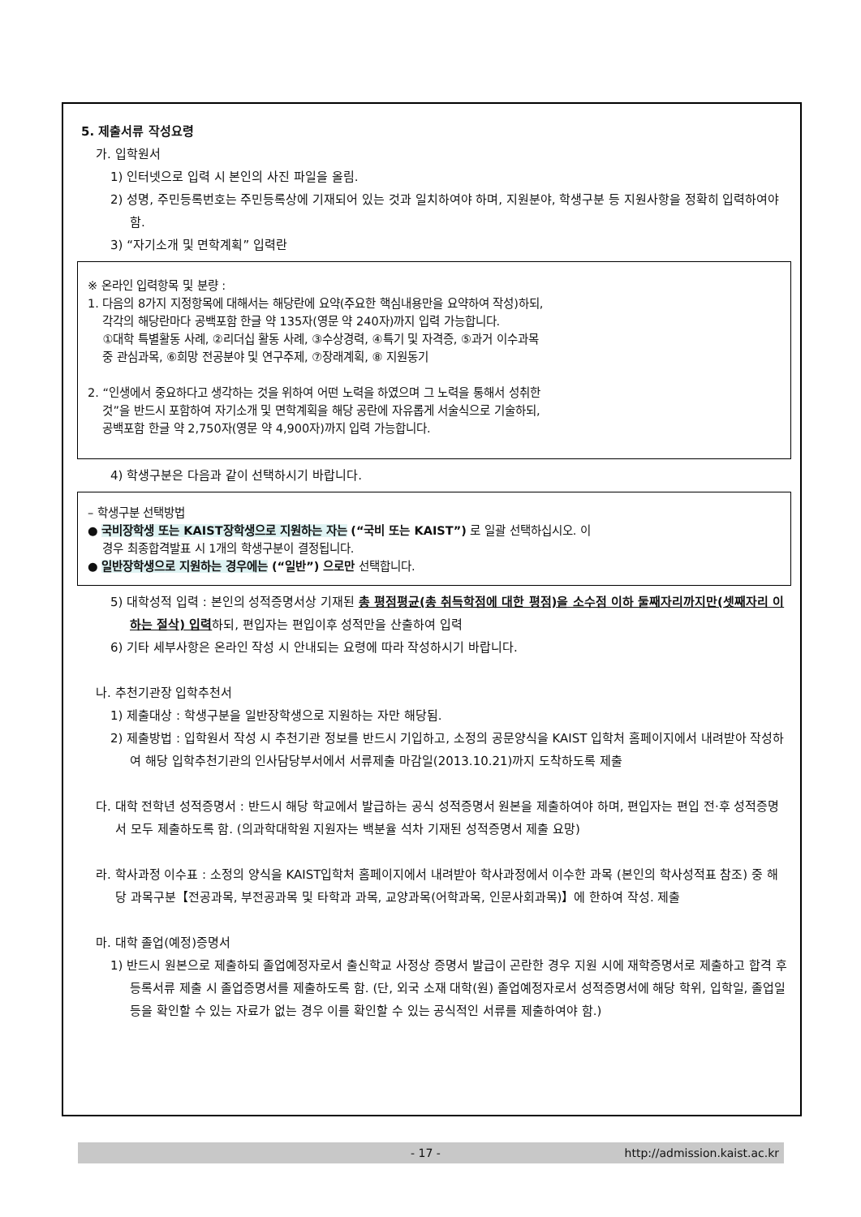5. 제출서류 작성요령
가. 입학원서
1) 인터넷으로 입력 시 본인의 사진 파일을 올림.
2) 성명, 주민등록번호는 주민등록상에 기재되어 있는 것과 일치하여야 하며, 지원분야, 학생구분 등 지원사항을 정확히 입력하여야 함.
3) “자기소개 및 면학계획” 입력란
※ 온라인 입력항목 및 분량 :
1. 다음의 8가지 지정항목에 대해서는 해당란에 요약(주요한 핵심내용만을 요약하여 작성)하되,
각각의 해당란마다 공백포함 한글 약 135자(영문 약 240자)까지 입력 가능합니다.
①대학 특별활동 사례, ②리더십 활동 사례, ③수상경력, ④특기 및 자격증, ⑤과거 이수과목
중 관심과목, ⑥희망 전공분야 및 연구주제, ⑦장래계획, ⑧ 지원동기
2. “인생에서 중요하다고 생각하는 것을 위하여 어떤 노력을 하였으며 그 노력을 통해서 성취한
것”을 반드시 포함하여 자기소개 및 면학계획을 해당 공란에 자유롭게 서술식으로 기술하되,
공백포함 한글 약 2,750자(영문 약 4,900자)까지 입력 가능합니다.
4) 학생구분은 다음과 같이 선택하시기 바랍니다.
– 학생구분 선택방법
● 국비장학생 또는 KAIST장학생으로 지원하는 자는 (“국비 또는 KAIST”) 로 일괄 선택하십시오. 이
경우 최종합격발표 시 1개의 학생구분이 결정됩니다.
● 일반장학생으로 지원하는 경우에는 (“일반”) 으로만 선택합니다.
5) 대학성적 입력 : 본인의 성적증명서상 기재된 총 평점평균(총 취득학점에 대한 평점)을 소수점 이하 둘째자리까지만(셋째자리 이하는 절삭) 입력하되, 편입자는 편입이후 성적만을 산출하여 입력
6) 기타 세부사항은 온라인 작성 시 안내되는 요령에 따라 작성하시기 바랍니다.
나. 추천기관장 입학추천서
1) 제출대상 : 학생구분을 일반장학생으로 지원하는 자만 해당됨.
2) 제출방법 : 입학원서 작성 시 추천기관 정보를 반드시 기입하고, 소정의 공문양식을 KAIST 입학처 홈페이지에서 내려받아 작성하여 해당 입학추천기관의 인사담당부서에서 서류제출 마감일(2013.10.21)까지 도착하도록 제출
다. 대학 전학년 성적증명서 : 반드시 해당 학교에서 발급하는 공식 성적증명서 원본을 제출하여야 하며, 편입자는 편입 전·후 성적증명서 모두 제출하도록 함. (의과학대학원 지원자는 백분율 석차 기재된 성적증명서 제출 요망)
라. 학사과정 이수표 : 소정의 양식을 KAIST입학처 홈페이지에서 내려받아 학사과정에서 이수한 과목 (본인의 학사성적표 참조) 중 해당 과목구분【전공과목, 부전공과목 및 타학과 과목, 교양과목(어학과목, 인문사회과목)】에 한하여 작성. 제출
마. 대학 졸업(예정)증명서
1) 반드시 원본으로 제출하되 졸업예정자로서 출신학교 사정상 증명서 발급이 곤란한 경우 지원 시에 재학증명서로 제출하고 합격 후 등록서류 제출 시 졸업증명서를 제출하도록 함. (단, 외국 소재 대학(원) 졸업예정자로서 성적증명서에 해당 학위, 입학일, 졸업일 등을 확인할 수 있는 자료가 없는 경우 이를 확인할 수 있는 공식적인 서류를 제출하여야 함.)
- 17 - http://admission.kaist.ac.kr